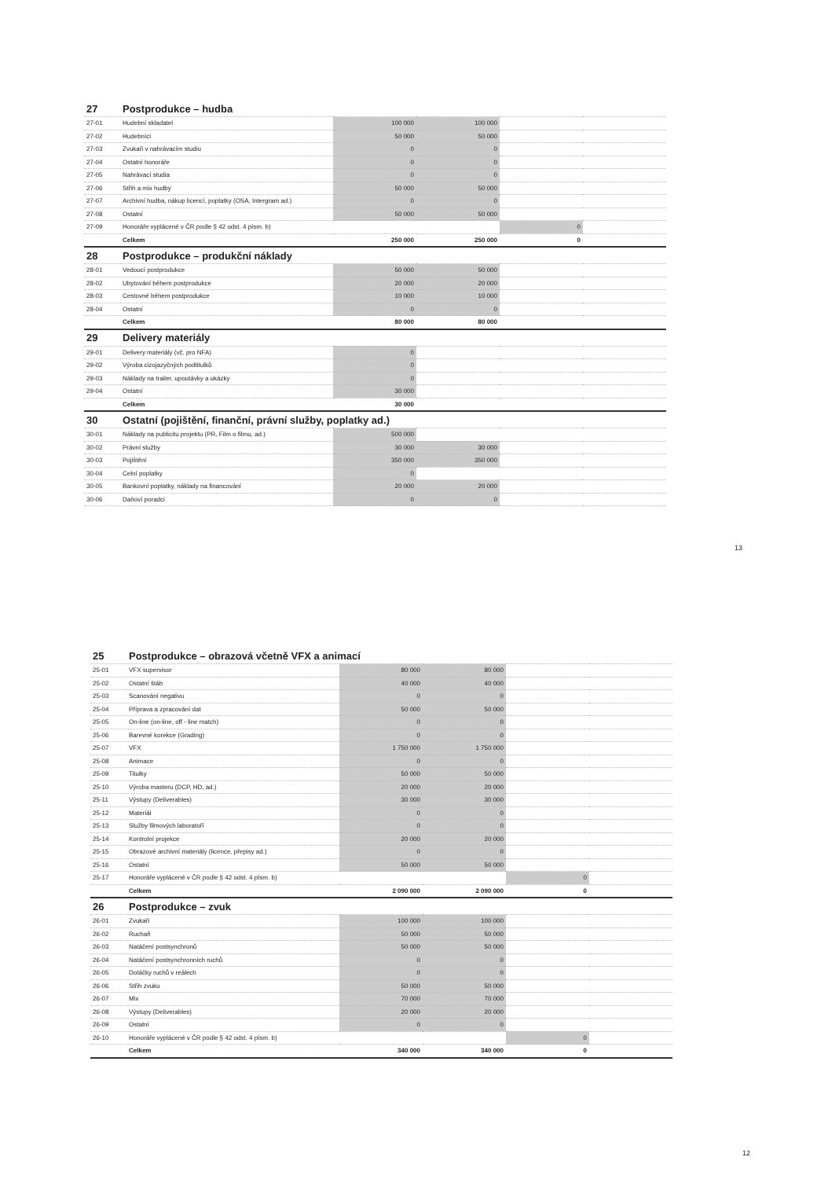| 27 | Postprodukce – hudba | | | | |
| 27-01 | Hudební skladatel | 100 000 | 100 000 | | |
| 27-02 | Hudebníci | 50 000 | 50 000 | | |
| 27-03 | Zvukaři v nahrávacím studiu | 0 | 0 | | |
| 27-04 | Ostatní honoráře | 0 | 0 | | |
| 27-05 | Nahrávací studia | 0 | 0 | | |
| 27-06 | Střih a mix hudby | 50 000 | 50 000 | | |
| 27-07 | Archivní hudba, nákup licencí, poplatky (OSA, Intergram ad.) | 0 | 0 | | |
| 27-08 | Ostatní | 50 000 | 50 000 | | |
| 27-09 | Honoráře vyplácené v ČR podle § 42 odst. 4 písm. b) | | | 0 | |
| | Celkem | 250 000 | 250 000 | 0 | |
| 28 | Postprodukce – produkční náklady | | | | |
| 28-01 | Vedoucí postprodukce | 50 000 | 50 000 | | |
| 28-02 | Ubytování během postprodukce | 20 000 | 20 000 | | |
| 28-03 | Cestovné během postprodukce | 10 000 | 10 000 | | |
| 28-04 | Ostatní | 0 | 0 | | |
| | Celkem | 80 000 | 80 000 | | |
| 29 | Delivery materiály | | | | |
| 29-01 | Delivery materiály (vč. pro NFA) | 0 | | | |
| 29-02 | Výroba cizojazyčných podtitulků | 0 | | | |
| 29-03 | Náklady na trailer, upoutávky a ukázky | 0 | | | |
| 29-04 | Ostatní | 30 000 | | | |
| | Celkem | 30 000 | | | |
| 30 | Ostatní (pojištění, finanční, právní služby, poplatky ad.) | | | | |
| 30-01 | Náklady na publicitu projektu (PR, Film o filmu, ad.) | 500 000 | | | |
| 30-02 | Právní služby | 30 000 | 30 000 | | |
| 30-03 | Pojištění | 350 000 | 350 000 | | |
| 30-04 | Celní poplatky | 0 | | | |
| 30-05 | Bankovní poplatky, náklady na financování | 20 000 | 20 000 | | |
| 30-06 | Daňoví poradci | 0 | 0 | | |
13
| 25 | Postprodukce – obrazová včetně VFX a animací | | | | |
| 25-01 | VFX supervisor | 80 000 | 80 000 | | |
| 25-02 | Ostatní štáb | 40 000 | 40 000 | | |
| 25-03 | Scanování negativu | 0 | 0 | | |
| 25-04 | Příprava a zpracování dat | 50 000 | 50 000 | | |
| 25-05 | On-line (on-line, off - line match) | 0 | 0 | | |
| 25-06 | Barevné korekce (Grading) | 0 | 0 | | |
| 25-07 | VFX | 1 750 000 | 1 750 000 | | |
| 25-08 | Animace | 0 | 0 | | |
| 25-09 | Titulky | 50 000 | 50 000 | | |
| 25-10 | Výroba masteru (DCP, HD, ad.) | 20 000 | 20 000 | | |
| 25-11 | Výstupy (Deliverables) | 30 000 | 30 000 | | |
| 25-12 | Materiál | 0 | 0 | | |
| 25-13 | Služby filmových laboratoří | 0 | 0 | | |
| 25-14 | Kontrolní projekce | 20 000 | 20 000 | | |
| 25-15 | Obrazové archivní materiály (licence, přepisy ad.) | 0 | 0 | | |
| 25-16 | Ostatní | 50 000 | 50 000 | | |
| 25-17 | Honoráře vyplácené v ČR podle § 42 odst. 4 písm. b) | | | 0 | |
| | Celkem | 2 090 000 | 2 090 000 | 0 | |
| 26 | Postprodukce – zvuk | | | | |
| 26-01 | Zvukaři | 100 000 | 100 000 | | |
| 26-02 | Ruchaři | 50 000 | 50 000 | | |
| 26-03 | Natáčení postsynchronů | 50 000 | 50 000 | | |
| 26-04 | Natáčení postsynchronních ruchů | 0 | 0 | | |
| 26-05 | Dotáčky ruchů v reálech | 0 | 0 | | |
| 26-06 | Střih zvuku | 50 000 | 50 000 | | |
| 26-07 | Mix | 70 000 | 70 000 | | |
| 26-08 | Výstupy (Deliverables) | 20 000 | 20 000 | | |
| 26-09 | Ostatní | 0 | 0 | | |
| 26-10 | Honoráře vyplácené v ČR podle § 42 odst. 4 písm. b) | | | 0 | |
| | Celkem | 340 000 | 340 000 | 0 | |
12